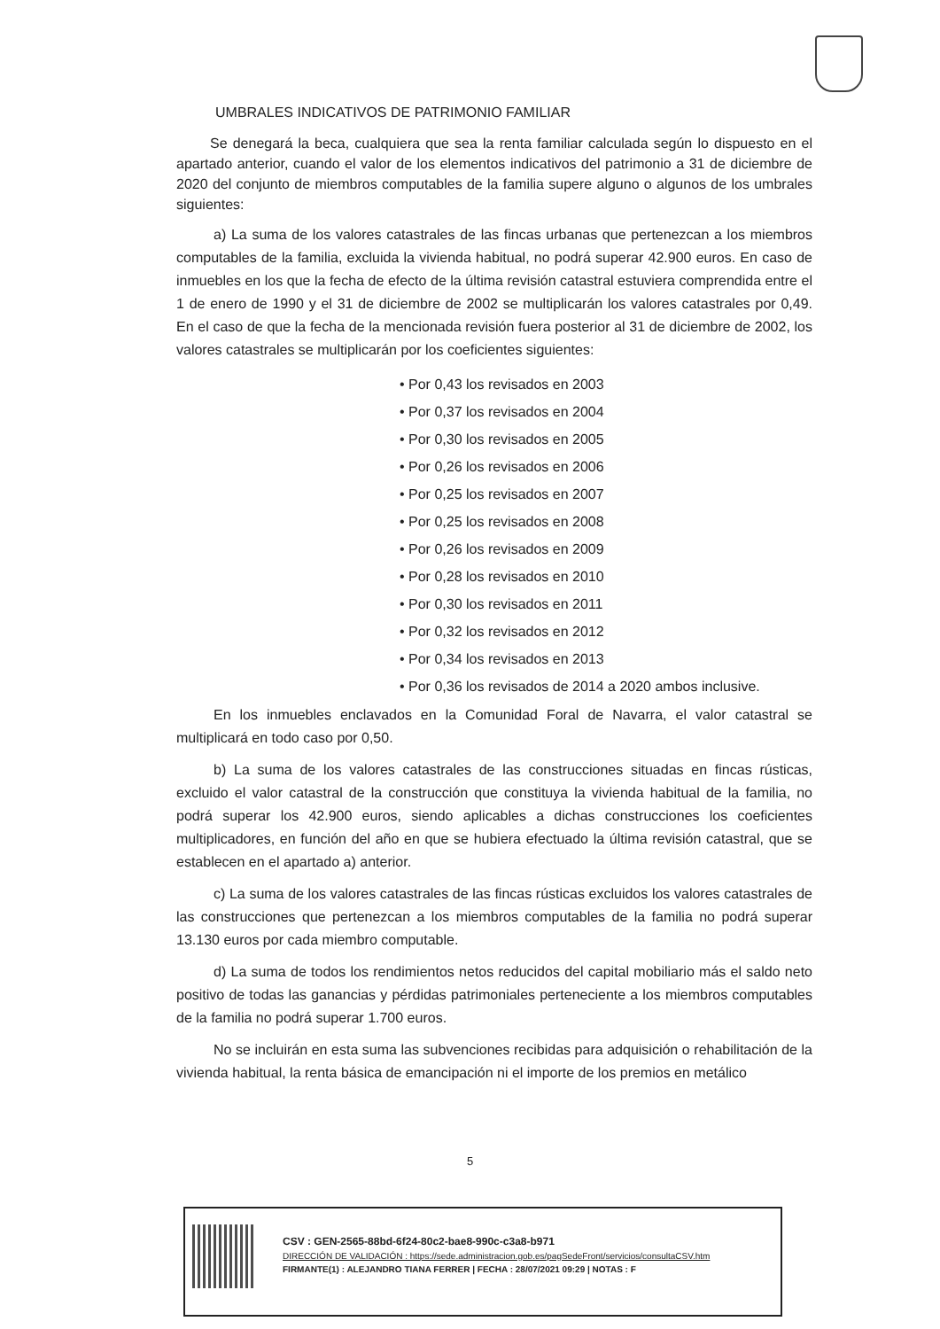UMBRALES INDICATIVOS DE PATRIMONIO FAMILIAR
Se denegará la beca, cualquiera que sea la renta familiar calculada según lo dispuesto en el apartado anterior, cuando el valor de los elementos indicativos del patrimonio a 31 de diciembre de 2020 del conjunto de miembros computables de la familia supere alguno o algunos de los umbrales siguientes:
a) La suma de los valores catastrales de las fincas urbanas que pertenezcan a los miembros computables de la familia, excluida la vivienda habitual, no podrá superar 42.900 euros. En caso de inmuebles en los que la fecha de efecto de la última revisión catastral estuviera comprendida entre el 1 de enero de 1990 y el 31 de diciembre de 2002 se multiplicarán los valores catastrales por 0,49. En el caso de que la fecha de la mencionada revisión fuera posterior al 31 de diciembre de 2002, los valores catastrales se multiplicarán por los coeficientes siguientes:
• Por 0,43 los revisados en 2003
• Por 0,37 los revisados en 2004
• Por 0,30 los revisados en 2005
• Por 0,26 los revisados en 2006
• Por 0,25 los revisados en 2007
• Por 0,25 los revisados en 2008
• Por 0,26 los revisados en 2009
• Por 0,28 los revisados en 2010
• Por 0,30 los revisados en 2011
• Por 0,32 los revisados en 2012
• Por 0,34 los revisados en 2013
• Por 0,36 los revisados de 2014 a 2020 ambos inclusive.
En los inmuebles enclavados en la Comunidad Foral de Navarra, el valor catastral se multiplicará en todo caso por 0,50.
b) La suma de los valores catastrales de las construcciones situadas en fincas rústicas, excluido el valor catastral de la construcción que constituya la vivienda habitual de la familia, no podrá superar los 42.900 euros, siendo aplicables a dichas construcciones los coeficientes multiplicadores, en función del año en que se hubiera efectuado la última revisión catastral, que se establecen en el apartado a) anterior.
c) La suma de los valores catastrales de las fincas rústicas excluidos los valores catastrales de las construcciones que pertenezcan a los miembros computables de la familia no podrá superar 13.130 euros por cada miembro computable.
d) La suma de todos los rendimientos netos reducidos del capital mobiliario más el saldo neto positivo de todas las ganancias y pérdidas patrimoniales perteneciente a los miembros computables de la familia no podrá superar 1.700 euros.
No se incluirán en esta suma las subvenciones recibidas para adquisición o rehabilitación de la vivienda habitual, la renta básica de emancipación ni el importe de los premios en metálico
5
CSV : GEN-2565-88bd-6f24-80c2-bae8-990c-c3a8-b971
DIRECCIÓN DE VALIDACIÓN : https://sede.administracion.gob.es/pagSedeFront/servicios/consultaCSV.htm
FIRMANTE(1) : ALEJANDRO TIANA FERRER | FECHA : 28/07/2021 09:29 | NOTAS : F